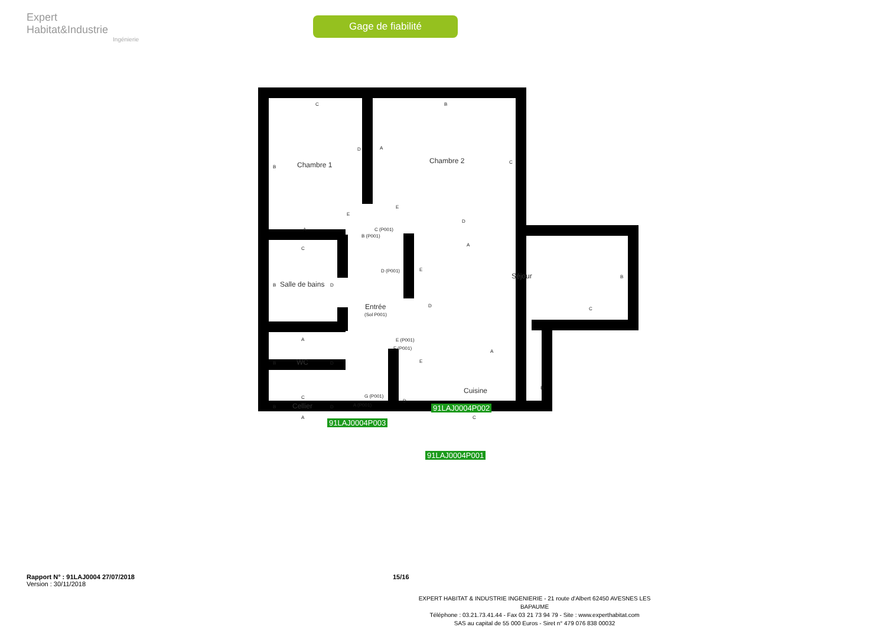Expert Habitat&Industrie
Ingénierie
Gage de fiabilité
C B
Chambre 1 Chambre 2
B
D A
C
E
E
D
A C (P001)
B (P001)
A
C
D (P001) E
Séjour B
B Salle de bains D
D Entrée
(Sol P001)
C
A E (P001)
F (P001)
A
B WC D E
Cuisine B
C G (P001)
A (P001) B Cellier D
D
91LAJ0004P002
A C
91LAJ0004P003
91LAJ0004P001
Rapport N° : 91LAJ0004 27/07/2018 15/16
Version : 30/11/2018
EXPERT HABITAT & INDUSTRIE INGENIERIE - 21 route d'Albert 62450 AVESNES LES BAPAUME
Téléphone : 03.21.73.41.44 - Fax 03 21 73 94 79 - Site : www.experthabitat.com
SAS au capital de 55 000 Euros - Siret n° 479 076 838 00032